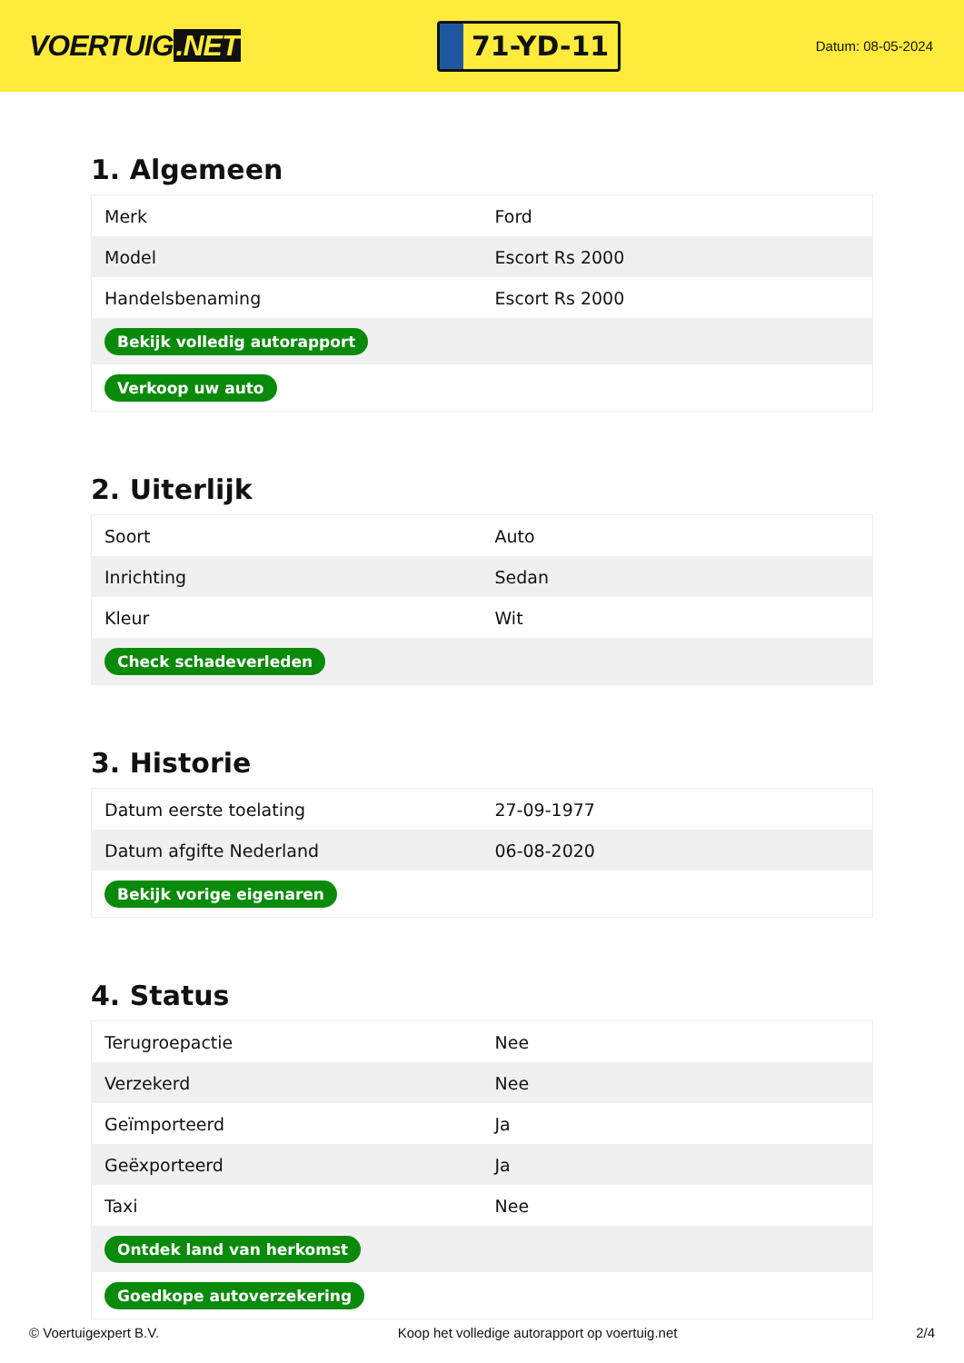VOERTUIG.NET
71-YD-11
Datum: 08-05-2024
1. Algemeen
| Merk | Ford |
| Model | Escort Rs 2000 |
| Handelsbenaming | Escort Rs 2000 |
| Bekijk volledig autorapport | |
| Verkoop uw auto | |
2. Uiterlijk
| Soort | Auto |
| Inrichting | Sedan |
| Kleur | Wit |
| Check schadeverleden | |
3. Historie
| Datum eerste toelating | 27-09-1977 |
| Datum afgifte Nederland | 06-08-2020 |
| Bekijk vorige eigenaren | |
4. Status
| Terugroepactie | Nee |
| Verzekerd | Nee |
| Geïmporteerd | Ja |
| Geëxporteerd | Ja |
| Taxi | Nee |
| Ontdek land van herkomst | |
| Goedkope autoverzekering | |
© Voertuigexpert B.V. Koop het volledige autorapport op voertuig.net 2/4